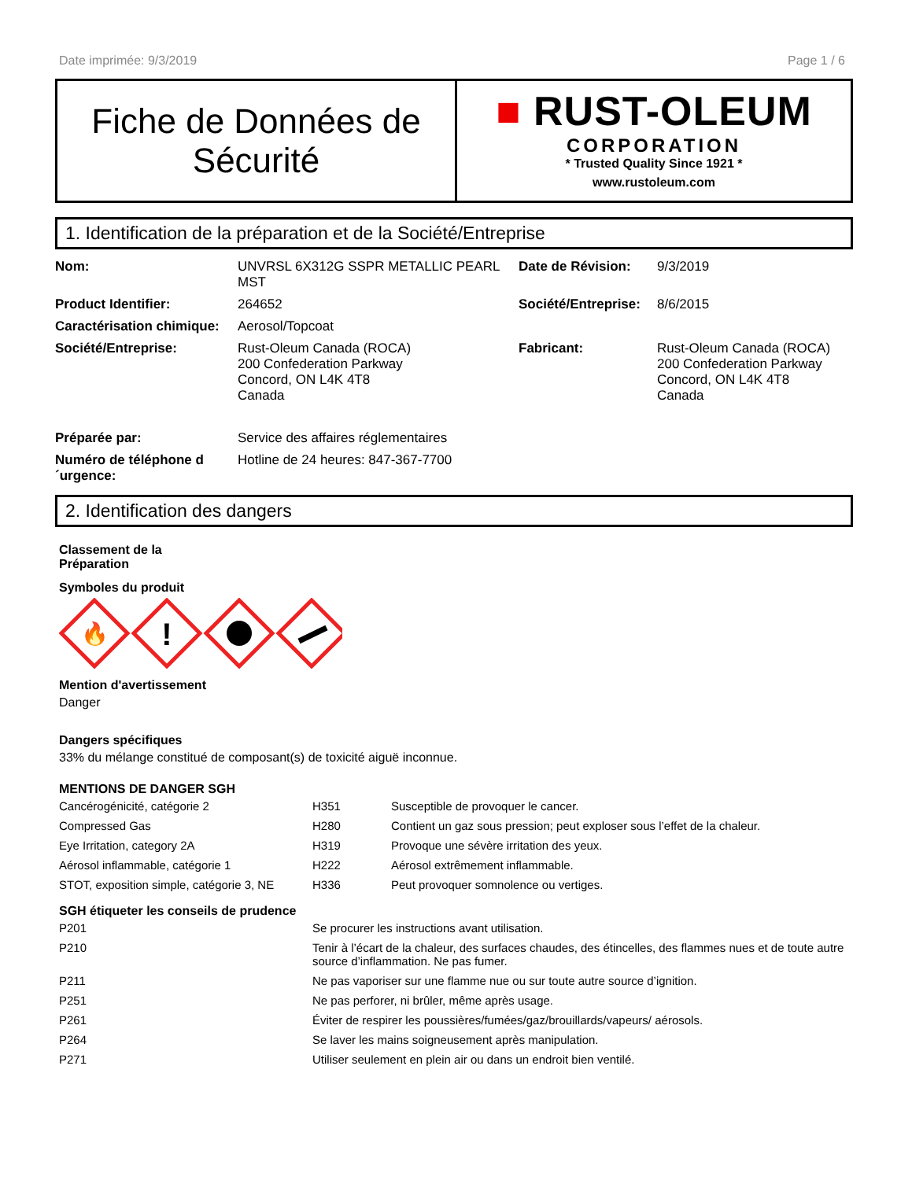Date imprimée: 9/3/2019 Page 1 / 6
Fiche de Données de
Sécurité
■ RUST-OLEUM
CORPORATION
* Trusted Quality Since 1921 *
www.rustoleum.com
1. Identification de la préparation et de la Société/Entreprise
| Nom: | UNVRSL 6X312G SSPR METALLIC PEARL MST | Date de Révision: | 9/3/2019 |
| Product Identifier: | 264652 | Société/Entreprise: | 8/6/2015 |
| Caractérisation chimique: | Aerosol/Topcoat | | |
| Société/Entreprise: | Rust-Oleum Canada (ROCA) 200 Confederation Parkway Concord, ON L4K 4T8 Canada | Fabricant: | Rust-Oleum Canada (ROCA) 200 Confederation Parkway Concord, ON L4K 4T8 Canada |
| Préparée par: | Service des affaires réglementaires | | |
| Numéro de téléphone d ´urgence: | Hotline de 24 heures: 847-367-7700 | | |
2. Identification des dangers
Classement de la
Préparation
Symboles du produit
🔥
!
Mention d'avertissement
Danger
Dangers spécifiques
33% du mélange constitué de composant(s) de toxicité aiguë inconnue.
MENTIONS DE DANGER SGH
| Cancérogénicité, catégorie 2 | H351 | Susceptible de provoquer le cancer. |
| Compressed Gas | H280 | Contient un gaz sous pression; peut exploser sous l’effet de la chaleur. |
| Eye Irritation, category 2A | H319 | Provoque une sévère irritation des yeux. |
| Aérosol inflammable, catégorie 1 | H222 | Aérosol extrêmement inflammable. |
| STOT, exposition simple, catégorie 3, NE | H336 | Peut provoquer somnolence ou vertiges. |
SGH étiqueter les conseils de prudence
| P201 | Se procurer les instructions avant utilisation. |
| P210 | Tenir à l’écart de la chaleur, des surfaces chaudes, des étincelles, des flammes nues et de toute autre source d’inflammation. Ne pas fumer. |
| P211 | Ne pas vaporiser sur une flamme nue ou sur toute autre source d’ignition. |
| P251 | Ne pas perforer, ni brûler, même après usage. |
| P261 | Éviter de respirer les poussières/fumées/gaz/brouillards/vapeurs/ aérosols. |
| P264 | Se laver les mains soigneusement après manipulation. |
| P271 | Utiliser seulement en plein air ou dans un endroit bien ventilé. |